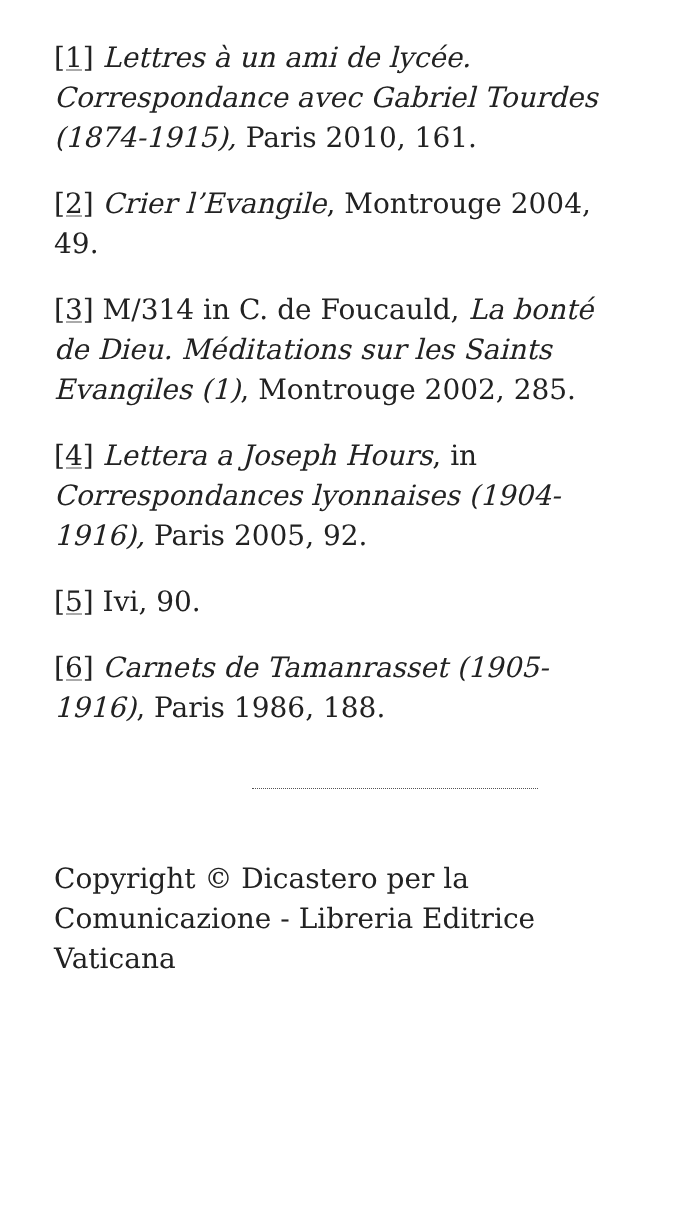[1] Lettres à un ami de lycée. Correspondance avec Gabriel Tourdes (1874-1915), Paris 2010, 161.
[2] Crier l’Evangile, Montrouge 2004, 49.
[3] M/314 in C. de Foucauld, La bonté de Dieu. Méditations sur les Saints Evangiles (1), Montrouge 2002, 285.
[4] Lettera a Joseph Hours, in Correspondances lyonnaises (1904-1916), Paris 2005, 92.
[5] Ivi, 90.
[6] Carnets de Tamanrasset (1905-1916), Paris 1986, 188.
Copyright © Dicastero per la Comunicazione - Libreria Editrice Vaticana